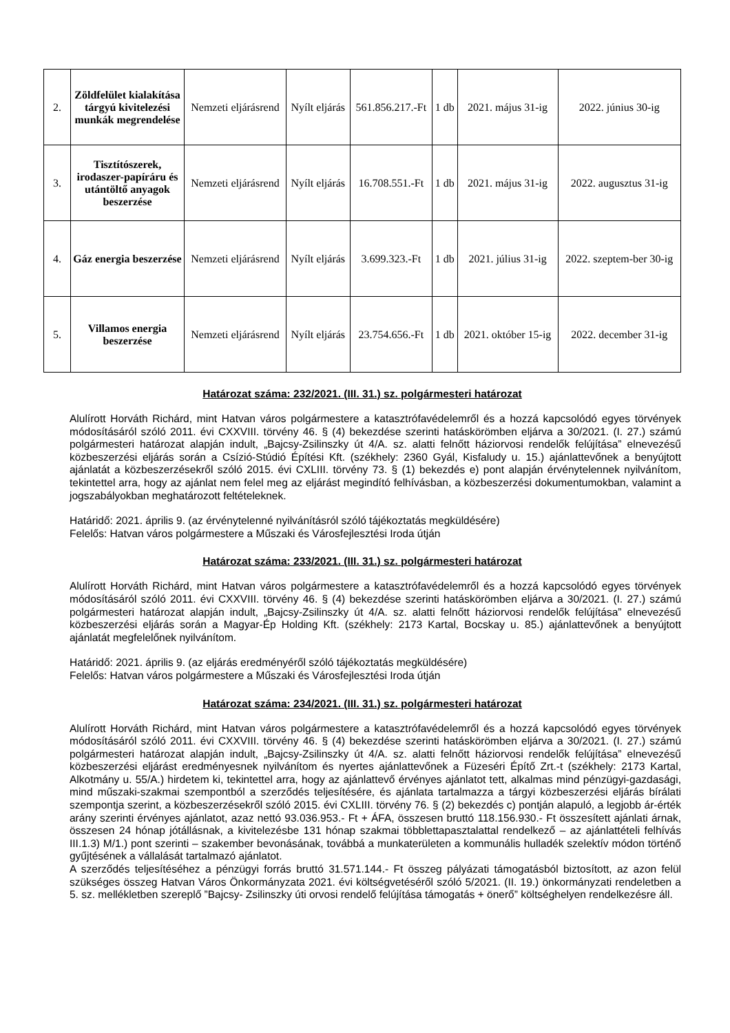| 2. | Zöldfelület kialakítása tárgyú kivitelezési munkák megrendelése | Nemzeti eljárásrend | Nyílt eljárás | 561.856.217.-Ft | 1 db | 2021. május 31-ig | 2022. június 30-ig |
| 3. | Tisztítószerek, irodaszer-papíráru és utántöltő anyagok beszerzése | Nemzeti eljárásrend | Nyílt eljárás | 16.708.551.-Ft | 1 db | 2021. május 31-ig | 2022. augusztus 31-ig |
| 4. | Gáz energia beszerzése | Nemzeti eljárásrend | Nyílt eljárás | 3.699.323.-Ft | 1 db | 2021. július 31-ig | 2022. szeptem-ber 30-ig |
| 5. | Villamos energia beszerzése | Nemzeti eljárásrend | Nyílt eljárás | 23.754.656.-Ft | 1 db | 2021. október 15-ig | 2022. december 31-ig |
Határozat száma: 232/2021. (III. 31.) sz. polgármesteri határozat
Alulírott Horváth Richárd, mint Hatvan város polgármestere a katasztrófavédelemről és a hozzá kapcsolódó egyes törvények módosításáról szóló 2011. évi CXXVIII. törvény 46. § (4) bekezdése szerinti hatáskörömben eljárva a 30/2021. (I. 27.) számú polgármesteri határozat alapján indult, „Bajcsy-Zsilinszky út 4/A. sz. alatti felnőtt háziorvosi rendelők felújítása” elnevezésű közbeszerzési eljárás során a Csízió-Stúdió Építési Kft. (székhely: 2360 Gyál, Kisfaludy u. 15.) ajánlattevőnek a benyújtott ajánlatát a közbeszerzésekről szóló 2015. évi CXLIII. törvény 73. § (1) bekezdés e) pont alapján érvénytelennek nyilvánítom, tekintettel arra, hogy az ajánlat nem felel meg az eljárást megindító felhívásban, a közbeszerzési dokumentumokban, valamint a jogszabályokban meghatározott feltételeknek.
Határidő: 2021. április 9. (az érvénytelenné nyilvánításról szóló tájékoztatás megküldésére)
Felelős: Hatvan város polgármestere a Műszaki és Városfejlesztési Iroda útján
Határozat száma: 233/2021. (III. 31.) sz. polgármesteri határozat
Alulírott Horváth Richárd, mint Hatvan város polgármestere a katasztrófavédelemről és a hozzá kapcsolódó egyes törvények módosításáról szóló 2011. évi CXXVIII. törvény 46. § (4) bekezdése szerinti hatáskörömben eljárva a 30/2021. (I. 27.) számú polgármesteri határozat alapján indult, „Bajcsy-Zsilinszky út 4/A. sz. alatti felnőtt háziorvosi rendelők felújítása” elnevezésű közbeszerzési eljárás során a Magyar-Ép Holding Kft. (székhely: 2173 Kartal, Bocskay u. 85.) ajánlattevőnek a benyújtott ajánlatát megfelelőnek nyilvánítom.
Határidő: 2021. április 9. (az eljárás eredményéről szóló tájékoztatás megküldésére)
Felelős: Hatvan város polgármestere a Műszaki és Városfejlesztési Iroda útján
Határozat száma: 234/2021. (III. 31.) sz. polgármesteri határozat
Alulírott Horváth Richárd, mint Hatvan város polgármestere a katasztrófavédelemről és a hozzá kapcsolódó egyes törvények módosításáról szóló 2011. évi CXXVIII. törvény 46. § (4) bekezdése szerinti hatáskörömben eljárva a 30/2021. (I. 27.) számú polgármesteri határozat alapján indult, „Bajcsy-Zsilinszky út 4/A. sz. alatti felnőtt háziorvosi rendelők felújítása” elnevezésű közbeszerzési eljárást eredményesnek nyilvánítom és nyertes ajánlattevőnek a Füzeséri Építő Zrt.-t (székhely: 2173 Kartal, Alkotmány u. 55/A.) hirdetem ki, tekintettel arra, hogy az ajánlattevő érvényes ajánlatot tett, alkalmas mind pénzügyi-gazdasági, mind műszaki-szakmai szempontból a szerződés teljesítésére, és ajánlata tartalmazza a tárgyi közbeszerzési eljárás bírálati szempontja szerint, a közbeszerzésekről szóló 2015. évi CXLIII. törvény 76. § (2) bekezdés c) pontján alapuló, a legjobb ár-érték arány szerinti érvényes ajánlatot, azaz nettó 93.036.953.- Ft + ÁFA, összesen bruttó 118.156.930.- Ft összesített ajánlati árnak, összesen 24 hónap jótállásnak, a kivitelezésbe 131 hónap szakmai többlettapasztalattal rendelkező – az ajánlattételi felhívás III.1.3) M/1.) pont szerinti – szakember bevonásának, továbbá a munkaterületen a kommunális hulladék szelektív módon történő gyűjtésének a vállalását tartalmazó ajánlatot.
A szerződés teljesítéséhez a pénzügyi forrás bruttó 31.571.144.- Ft összeg pályázati támogatásból biztosított, az azon felül szükséges összeg Hatvan Város Önkormányzata 2021. évi költségvetéséről szóló 5/2021. (II. 19.) önkormányzati rendeletben a 5. sz. mellékletben szereplő ”Bajcsy- Zsilinszky úti orvosi rendelő felújítása támogatás + önerő” költséghelyen rendelkezésre áll.